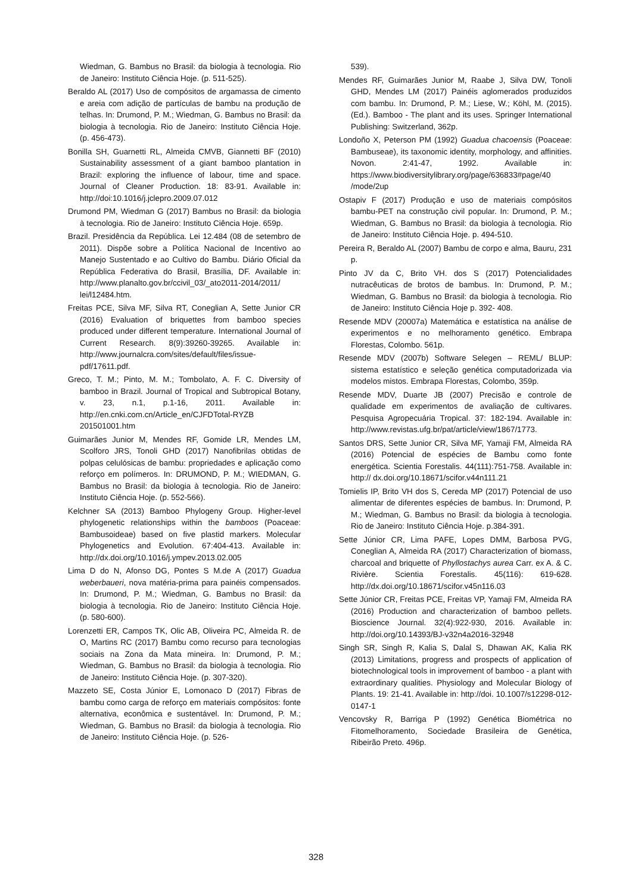Wiedman, G. Bambus no Brasil: da biologia à tecnologia. Rio de Janeiro: Instituto Ciência Hoje. (p. 511-525).
Beraldo AL (2017) Uso de compósitos de argamassa de cimento e areia com adição de partículas de bambu na produção de telhas. In: Drumond, P. M.; Wiedman, G. Bambus no Brasil: da biologia à tecnologia. Rio de Janeiro: Instituto Ciência Hoje. (p. 456-473).
Bonilla SH, Guarnetti RL, Almeida CMVB, Giannetti BF (2010) Sustainability assessment of a giant bamboo plantation in Brazil: exploring the influence of labour, time and space. Journal of Cleaner Production. 18: 83-91. Available in: http://doi:10.1016/j.jclepro.2009.07.012
Drumond PM, Wiedman G (2017) Bambus no Brasil: da biologia à tecnologia. Rio de Janeiro: Instituto Ciência Hoje. 659p.
Brazil. Presidência da República. Lei 12.484 (08 de setembro de 2011). Dispõe sobre a Política Nacional de Incentivo ao Manejo Sustentado e ao Cultivo do Bambu. Diário Oficial da República Federativa do Brasil, Brasília, DF. Available in: http://www.planalto.gov.br/ccivil_03/_ato2011-2014/2011/ lei/l12484.htm.
Freitas PCE, Silva MF, Silva RT, Coneglian A, Sette Junior CR (2016) Evaluation of briquettes from bamboo species produced under different temperature. International Journal of Current Research. 8(9):39260-39265. Available in: http://www.journalcra.com/sites/default/files/issue-pdf/17611.pdf.
Greco, T. M.; Pinto, M. M.; Tombolato, A. F. C. Diversity of bamboo in Brazil. Journal of Tropical and Subtropical Botany, v. 23, n.1, p.1-16, 2011. Available in: http://en.cnki.com.cn/Article_en/CJFDTotal-RYZB 201501001.htm
Guimarães Junior M, Mendes RF, Gomide LR, Mendes LM, Scolforo JRS, Tonoli GHD (2017) Nanofibrilas obtidas de polpas celulósicas de bambu: propriedades e aplicação como reforço em polímeros. In: DRUMOND, P. M.; WIEDMAN, G. Bambus no Brasil: da biologia à tecnologia. Rio de Janeiro: Instituto Ciência Hoje. (p. 552-566).
Kelchner SA (2013) Bamboo Phylogeny Group. Higher-level phylogenetic relationships within the bamboos (Poaceae: Bambusoideae) based on five plastid markers. Molecular Phylogenetics and Evolution. 67:404-413. Available in: http://dx.doi.org/10.1016/j.ympev.2013.02.005
Lima D do N, Afonso DG, Pontes S M.de A (2017) Guadua weberbaueri, nova matéria-prima para painéis compensados. In: Drumond, P. M.; Wiedman, G. Bambus no Brasil: da biologia à tecnologia. Rio de Janeiro: Instituto Ciência Hoje. (p. 580-600).
Lorenzetti ER, Campos TK, Olic AB, Oliveira PC, Almeida R. de O, Martins RC (2017) Bambu como recurso para tecnologias sociais na Zona da Mata mineira. In: Drumond, P. M.; Wiedman, G. Bambus no Brasil: da biologia à tecnologia. Rio de Janeiro: Instituto Ciência Hoje. (p. 307-320).
Mazzeto SE, Costa Júnior E, Lomonaco D (2017) Fibras de bambu como carga de reforço em materiais compósitos: fonte alternativa, econômica e sustentável. In: Drumond, P. M.; Wiedman, G. Bambus no Brasil: da biologia à tecnologia. Rio de Janeiro: Instituto Ciência Hoje. (p. 526-
539).
Mendes RF, Guimarães Junior M, Raabe J, Silva DW, Tonoli GHD, Mendes LM (2017) Painéis aglomerados produzidos com bambu. In: Drumond, P. M.; Liese, W.; Köhl, M. (2015). (Ed.). Bamboo - The plant and its uses. Springer International Publishing: Switzerland, 362p.
Londoño X, Peterson PM (1992) Guadua chacoensis (Poaceae: Bambuseae), its taxonomic identity, morphology, and affinities. Novon. 2:41-47, 1992. Available in: https://www.biodiversitylibrary.org/page/636833#page/40 /mode/2up
Ostapiv F (2017) Produção e uso de materiais compósitos bambu-PET na construção civil popular. In: Drumond, P. M.; Wiedman, G. Bambus no Brasil: da biologia à tecnologia. Rio de Janeiro: Instituto Ciência Hoje. p. 494-510.
Pereira R, Beraldo AL (2007) Bambu de corpo e alma, Bauru, 231 p.
Pinto JV da C, Brito VH. dos S (2017) Potencialidades nutracêuticas de brotos de bambus. In: Drumond, P. M.; Wiedman, G. Bambus no Brasil: da biologia à tecnologia. Rio de Janeiro: Instituto Ciência Hoje p. 392- 408.
Resende MDV (20007a) Matemática e estatística na análise de experimentos e no melhoramento genético. Embrapa Florestas, Colombo. 561p.
Resende MDV (2007b) Software Selegen – REML/ BLUP: sistema estatístico e seleção genética computadorizada via modelos mistos. Embrapa Florestas, Colombo, 359p.
Resende MDV, Duarte JB (2007) Precisão e controle de qualidade em experimentos de avaliação de cultivares. Pesquisa Agropecuária Tropical. 37: 182-194. Available in: http://www.revistas.ufg.br/pat/article/view/1867/1773.
Santos DRS, Sette Junior CR, Silva MF, Yamaji FM, Almeida RA (2016) Potencial de espécies de Bambu como fonte energética. Scientia Forestalis. 44(111):751-758. Available in: http:// dx.doi.org/10.18671/scifor.v44n111.21
Tomielis IP, Brito VH dos S, Cereda MP (2017) Potencial de uso alimentar de diferentes espécies de bambus. In: Drumond, P. M.; Wiedman, G. Bambus no Brasil: da biologia à tecnologia. Rio de Janeiro: Instituto Ciência Hoje. p.384-391.
Sette Júnior CR, Lima PAFE, Lopes DMM, Barbosa PVG, Coneglian A, Almeida RA (2017) Characterization of biomass, charcoal and briquette of Phyllostachys aurea Carr. ex A. & C. Rivière. Scientia Forestalis. 45(116): 619-628. http://dx.doi.org/10.18671/scifor.v45n116.03
Sette Júnior CR, Freitas PCE, Freitas VP, Yamaji FM, Almeida RA (2016) Production and characterization of bamboo pellets. Bioscience Journal. 32(4):922-930, 2016. Available in: http://doi.org/10.14393/BJ-v32n4a2016-32948
Singh SR, Singh R, Kalia S, Dalal S, Dhawan AK, Kalia RK (2013) Limitations, progress and prospects of application of biotechnological tools in improvement of bamboo - a plant with extraordinary qualities. Physiology and Molecular Biology of Plants. 19: 21-41. Available in: http://doi. 10.1007/s12298-012-0147-1
Vencovsky R, Barriga P (1992) Genética Biométrica no Fitomelhoramento, Sociedade Brasileira de Genética, Ribeirão Preto. 496p.
328